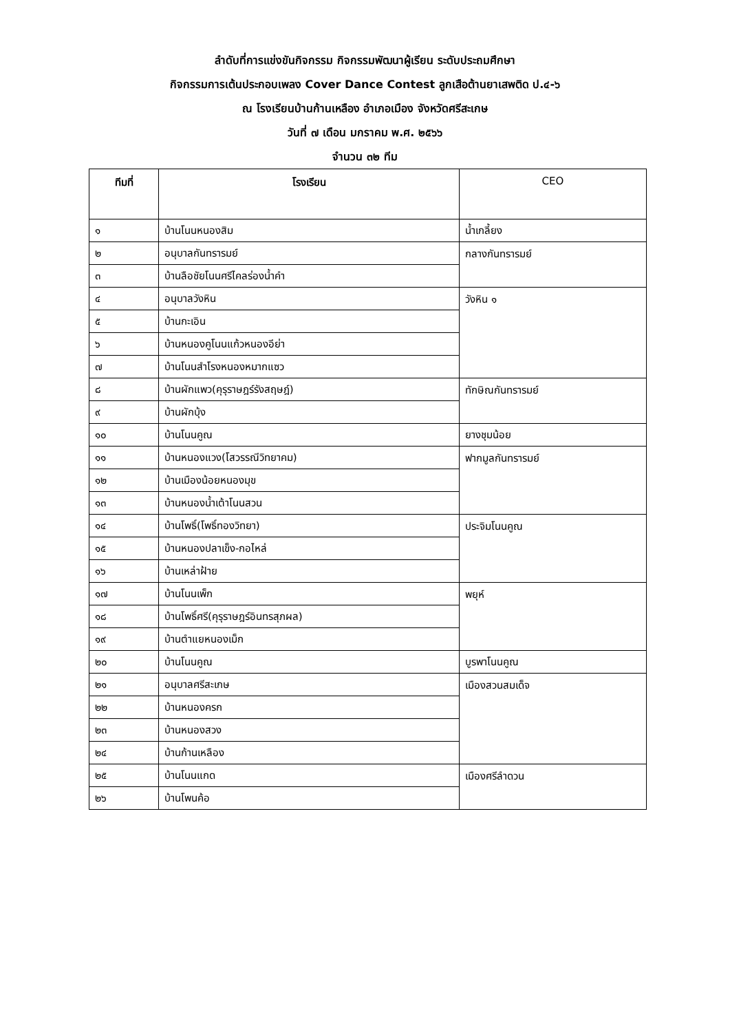ลำดับที่การแข่งขันกิจกรรม กิจกรรมพัฒนาผู้เรียน ระดับประถมศึกษา
กิจกรรมการเต้นประกอบเพลง Cover Dance Contest ลูกเสือต้านยาเสพติด ป.๔-๖
ณ โรงเรียนบ้านก้านเหลือง อำเภอเมือง จังหวัดศรีสะเกษ
วันที่ ๗ เดือน มกราคม พ.ศ. ๒๕๖๖
จำนวน ๓๒ ทีม
| ทีมที่ | โรงเรียน | CEO |
| --- | --- | --- |
| ๑ | บ้านโนนหนองสิม | น้ำเกลี้ยง |
| ๒ | อนุบาลกันทรารมย์ | กลางกันทรารมย์ |
| ๓ | บ้านลือชัยโนนศรีไคลร่องน้ำคำ | |
| ๔ | อนุบาลวังหิน | วังหิน ๑ |
| ๕ | บ้านกะเอิน | |
| ๖ | บ้านหนองคูโนนแก้วหนองอีย่า | |
| ๗ | บ้านโนนสำโรงหนองหมากแซว | |
| ๘ | บ้านผักแพว(คุรุราษฎร์รังสฤษฎ์) | ทักษิณกันทรารมย์ |
| ๙ | บ้านผักบุ้ง | |
| ๑๐ | บ้านโนนคูณ | ยางชุมน้อย |
| ๑๑ | บ้านหนองแวง(โสวรรณีวิทยาคม) | ฟากมูลกันทรารมย์ |
| ๑๒ | บ้านเมืองน้อยหนองมุข | |
| ๑๓ | บ้านหนองน้ำเต้าโนนสวน | |
| ๑๔ | บ้านโพธิ์(โพธิ์ทองวิทยา) | ประจิมโนนคูณ |
| ๑๕ | บ้านหนองปลาเข็ง-กอไหล่ | |
| ๑๖ | บ้านเหล่าฝ้าย | |
| ๑๗ | บ้านโนนเพ็ก | พยุห์ |
| ๑๘ | บ้านโพธิ์ศรี(คุรุราษฎร์อินทรสุภผล) | |
| ๑๙ | บ้านตำแยหนองเม็ก | |
| ๒๐ | บ้านโนนคูณ | บูรพาโนนคูณ |
| ๒๑ | อนุบาลศรีสะเกษ | เมืองสวนสมเด็จ |
| ๒๒ | บ้านหนองครก | |
| ๒๓ | บ้านหนองสวง | |
| ๒๔ | บ้านก้านเหลือง | |
| ๒๕ | บ้านโนนแกด | เมืองศรีลำดวน |
| ๒๖ | บ้านโพนค้อ | |